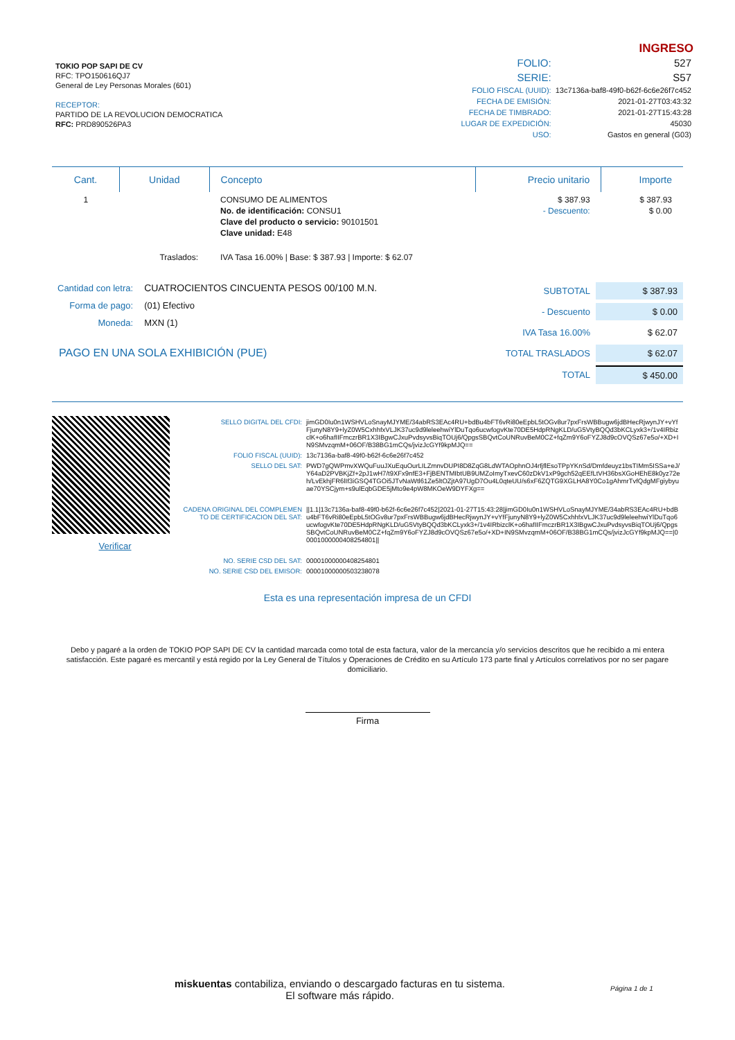TOKIO POP SAPI DE CV
RFC: TPO150616QJ7
General de Ley Personas Morales (601)
RECEPTOR:
PARTIDO DE LA REVOLUCION DEMOCRATICA
RFC: PRD890526PA3
INGRESO
| FOLIO: | 527 |
| SERIE: | S57 |
| FOLIO FISCAL (UUID): | 13c7136a-baf8-49f0-b62f-6c6e26f7c452 |
| FECHA DE EMISIÓN: | 2021-01-27T03:43:32 |
| FECHA DE TIMBRADO: | 2021-01-27T15:43:28 |
| LUGAR DE EXPEDICIÓN: | 45030 |
| USO: | Gastos en general (G03) |
| Cant. | Unidad | Concepto | Precio unitario | Importe |
| --- | --- | --- | --- | --- |
| 1 | | CONSUMO DE ALIMENTOS No. de identificación: CONSU1 Clave del producto o servicio: 90101501 Clave unidad: E48 | $ 387.93 - Descuento: | $ 387.93 $ 0.00 |
| | Traslados: | IVA Tasa 16.00% / Base: $ 387.93 / Importe: $ 62.07 | | |
| Cantidad con letra: | CUATROCIENTOS CINCUENTA PESOS 00/100 M.N. |
| Forma de pago: | (01) Efectivo |
| Moneda: | MXN (1) |
PAGO EN UNA SOLA EXHIBICIÓN (PUE)
| SUBTOTAL | $ 387.93 |
| - Descuento | $ 0.00 |
| IVA Tasa 16.00% | $ 62.07 |
| TOTAL TRASLADOS | $ 62.07 |
| TOTAL | $ 450.00 |
Verificar
| SELLO DIGITAL DEL CFDI: | jimGD0Iu0n1WSHVLoSnayMJYME/34abRS3EAc4RU+bdBu4bFT6vRi80eEpbL5tOGv8ur7pxFrsWBBugw6jdBHecRjwynJY+vYfFjunyN8Y9+lyZ0W5CxhhfxVLJK37uc9d9leleehwiYlDuTqo6ucwfogvKte70DE5HdpRNgKLD/uG5VtyBQQd3bKCLyxk3+/1v4IRbizclK+o6hafIIFmczrBR1X3IBgwCJxuPvdsyvsBiqTOUj6/QpgsSBQvtCoUNRuvBeM0CZ+fqZm9Y6oFYZJ8d9cOVQSz67e5o/+XD+IN9SMvzqmM+06OF/B38BG1mCQs/jvizJcGYf9kpMJQ== |
| FOLIO FISCAL (UUID): | 13c7136a-baf8-49f0-b62f-6c6e26f7c452 |
| SELLO DEL SAT: | PWD7gQWPmvXWQuFuuJXuEquOurLILZmnvDUPI8D8ZqG8LdWTAOphnOJ4rfjflEsoTPpYKnSd/Dmfdeuyz1bsTIMm5ISSa+eJ/Y64aD2PVBKjZf+2pJ1wH7/t9XFx9nfE3+FjBENTMIbtUB9UMZoImyTxevC60zDkV1xP9gch52qEEfLtVH36bsXGoHEhE8k0yz72eh/LvEkhjFR6lIf3iGSQ4TGOi5JTvNaWtl61Ze5ltOZjtA97UgD7Ou4L0qteUU/s6xF6ZQTG9XGLHA8Y0Co1gAhmrTvfQdgMFgiybyuae70YSCjym+s9ulEqbGDE5jMto9e4pW8MKOeW9DYFXg== |
| CADENA ORIGINAL DEL COMPLEMENTO DE CERTIFICACION DEL SAT: | //1.1/13c7136a-baf8-49f0-b62f-6c6e26f7c452/2021-01-27T15:43:28/jimGD0Iu0n1WSHVLoSnayMJYME/34abRS3EAc4RU+bdBu4bFT6vRi80eEpbL5tOGv8ur7pxFrsWBBugw6jdBHecRjwynJY+vYfFjunyN8Y9+lyZ0W5CxhhfxVLJK37uc9d9leleehwiYlDuTqo6ucwfogvKte70DE5HdpRNgKLD/uG5VtyBQQd3bKCLyxk3+/1v4IRbizclK+o6hafIIFmczrBR1X3IBgwCJxuPvdsyvsBiqTOUj6/QpgsSBQvtCoUNRuvBeM0CZ+fqZm9Y6oFYZJ8d9cOVQSz67e5o/+XD+IN9SMvzqmM+06OF/B38BG1mCQs/jvizJcGYf9kpMJQ==/00001000000408254801// |
| NO. SERIE CSD DEL SAT: | 00001000000408254801 |
| NO. SERIE CSD DEL EMISOR: | 00001000000503238078 |
Esta es una representación impresa de un CFDI
Debo y pagaré a la orden de TOKIO POP SAPI DE CV la cantidad marcada como total de esta factura, valor de la mercancía y/o servicios descritos que he recibido a mi entera satisfacción. Este pagaré es mercantil y está regido por la Ley General de Títulos y Operaciones de Crédito en su Artículo 173 parte final y Artículos correlativos por no ser pagare domiciliario.
Firma
miskuentas contabiliza, enviando o descargado facturas en tu sistema.
El software más rápido.
Página 1 de 1